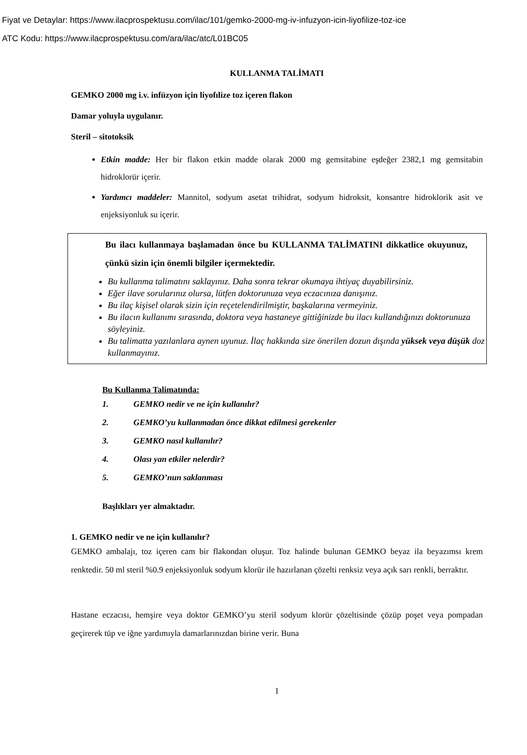Fiyat ve Detaylar: https://www.ilacprospektusu.com/ilac/101/gemko-2000-mg-iv-infuzyon-icin-liyofilize-toz-ice
ATC Kodu: https://www.ilacprospektusu.com/ara/ilac/atc/L01BC05
KULLANMA TALİMATI
GEMKO 2000 mg i.v. infüzyon için liyofılize toz içeren flakon
Damar yoluyla uygulanır.
Steril – sitotoksik
Etkin madde: Her bir flakon etkin madde olarak 2000 mg gemsitabine eşdeğer 2382,1 mg gemsitabin hidroklorür içerir.
Yardımcı maddeler: Mannitol, sodyum asetat trihidrat, sodyum hidroksit, konsantre hidroklorik asit ve enjeksiyonluk su içerir.
Bu ilacı kullanmaya başlamadan önce bu KULLANMA TALİMATINI dikkatlice okuyunuz, çünkü sizin için önemli bilgiler içermektedir.
Bu kullanma talimatını saklayınız. Daha sonra tekrar okumaya ihtiyaç duyabilirsiniz.
Eğer ilave sorularınız olursa, lütfen doktorunuza veya eczacınıza danışınız.
Bu ilaç kişisel olarak sizin için reçetelendirilmiştir, başkalarına vermeyiniz.
Bu ilacın kullanımı sırasında, doktora veya hastaneye gittiğinizde bu ilacı kullandığınızı doktorunuza söyleyiniz.
Bu talimatta yazılanlara aynen uyunuz. İlaç hakkında size önerilen dozun dışında yüksek veya düşük doz kullanmayınız.
Bu Kullanma Talimatında:
1. GEMKO nedir ve ne için kullanılır?
2. GEMKO’yu kullanmadan önce dikkat edilmesi gerekenler
3. GEMKO nasıl kullanılır?
4. Olası yan etkiler nelerdir?
5. GEMKO’nun saklanması
Başlıkları yer almaktadır.
1. GEMKO nedir ve ne için kullanılır?
GEMKO ambalajı, toz içeren cam bir flakondan oluşur. Toz halinde bulunan GEMKO beyaz ila beyazımsı krem renktedir. 50 ml steril %0.9 enjeksiyonluk sodyum klorür ile hazırlanan çözelti renksiz veya açık sarı renkli, berraktır.
Hastane eczacısı, hemşire veya doktor GEMKO’yu steril sodyum klorür çözeltisinde çözüp poşet veya pompadan geçirerek tüp ve iğne yardımıyla damarlarınızdan birine verir. Buna
1